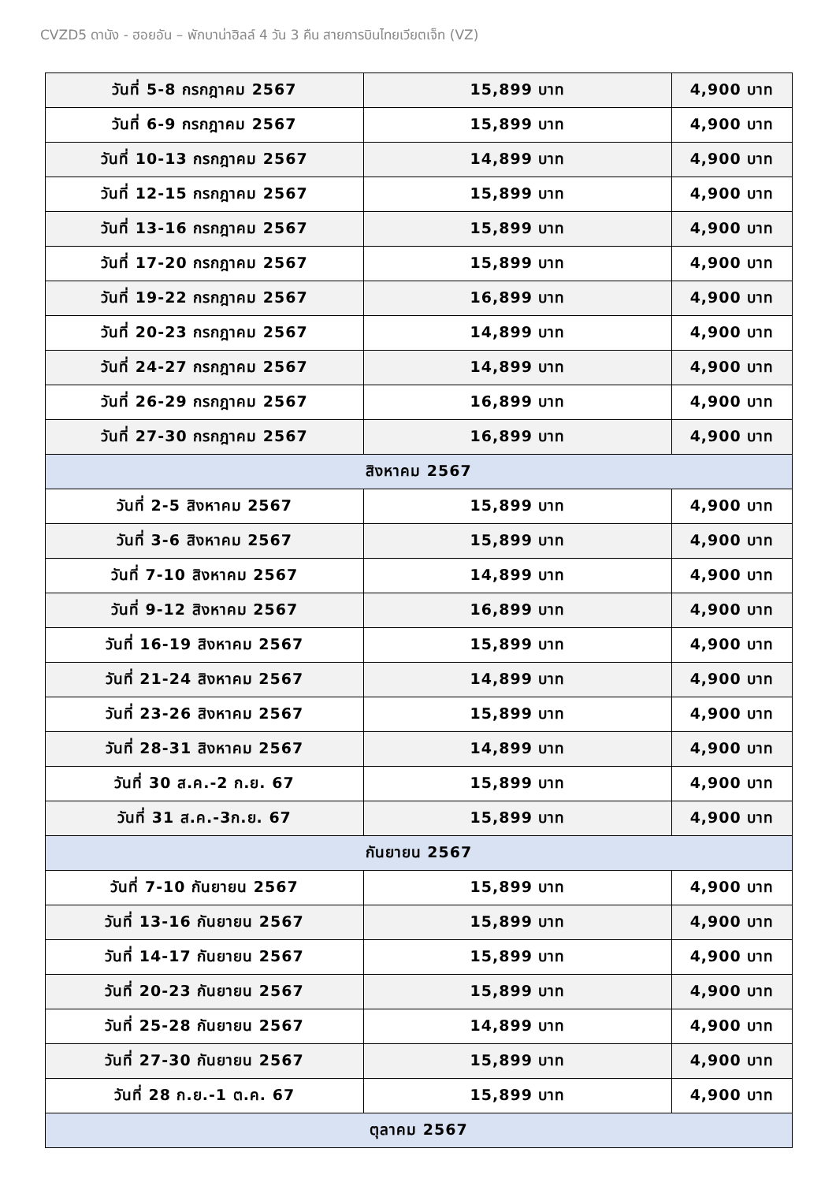CVZD5 ดานัง - ฮอยอัน – พักบาน่าฮิลล์ 4 วัน 3 คืน สายการบินไทยเวียตเจ็ท (VZ)
| วันที่ 5-8 กรกฎาคม 2567 | 15,899 บาท | 4,900 บาท |
| วันที่ 6-9 กรกฎาคม 2567 | 15,899 บาท | 4,900 บาท |
| วันที่ 10-13 กรกฎาคม 2567 | 14,899 บาท | 4,900 บาท |
| วันที่ 12-15 กรกฎาคม 2567 | 15,899 บาท | 4,900 บาท |
| วันที่ 13-16 กรกฎาคม 2567 | 15,899 บาท | 4,900 บาท |
| วันที่ 17-20 กรกฎาคม 2567 | 15,899 บาท | 4,900 บาท |
| วันที่ 19-22 กรกฎาคม 2567 | 16,899 บาท | 4,900 บาท |
| วันที่ 20-23 กรกฎาคม 2567 | 14,899 บาท | 4,900 บาท |
| วันที่ 24-27 กรกฎาคม 2567 | 14,899 บาท | 4,900 บาท |
| วันที่ 26-29 กรกฎาคม 2567 | 16,899 บาท | 4,900 บาท |
| วันที่ 27-30 กรกฎาคม 2567 | 16,899 บาท | 4,900 บาท |
| สิงหาคม 2567 | | |
| วันที่ 2-5 สิงหาคม 2567 | 15,899 บาท | 4,900 บาท |
| วันที่ 3-6 สิงหาคม 2567 | 15,899 บาท | 4,900 บาท |
| วันที่ 7-10 สิงหาคม 2567 | 14,899 บาท | 4,900 บาท |
| วันที่ 9-12 สิงหาคม 2567 | 16,899 บาท | 4,900 บาท |
| วันที่ 16-19 สิงหาคม 2567 | 15,899 บาท | 4,900 บาท |
| วันที่ 21-24 สิงหาคม 2567 | 14,899 บาท | 4,900 บาท |
| วันที่ 23-26 สิงหาคม 2567 | 15,899 บาท | 4,900 บาท |
| วันที่ 28-31 สิงหาคม 2567 | 14,899 บาท | 4,900 บาท |
| วันที่ 30 ส.ค.-2 ก.ย. 67 | 15,899 บาท | 4,900 บาท |
| วันที่ 31 ส.ค.-3ก.ย. 67 | 15,899 บาท | 4,900 บาท |
| กันยายน 2567 | | |
| วันที่ 7-10 กันยายน 2567 | 15,899 บาท | 4,900 บาท |
| วันที่ 13-16 กันยายน 2567 | 15,899 บาท | 4,900 บาท |
| วันที่ 14-17 กันยายน 2567 | 15,899 บาท | 4,900 บาท |
| วันที่ 20-23 กันยายน 2567 | 15,899 บาท | 4,900 บาท |
| วันที่ 25-28 กันยายน 2567 | 14,899 บาท | 4,900 บาท |
| วันที่ 27-30 กันยายน 2567 | 15,899 บาท | 4,900 บาท |
| วันที่ 28 ก.ย.-1 ต.ค. 67 | 15,899 บาท | 4,900 บาท |
| ตุลาคม 2567 | | |